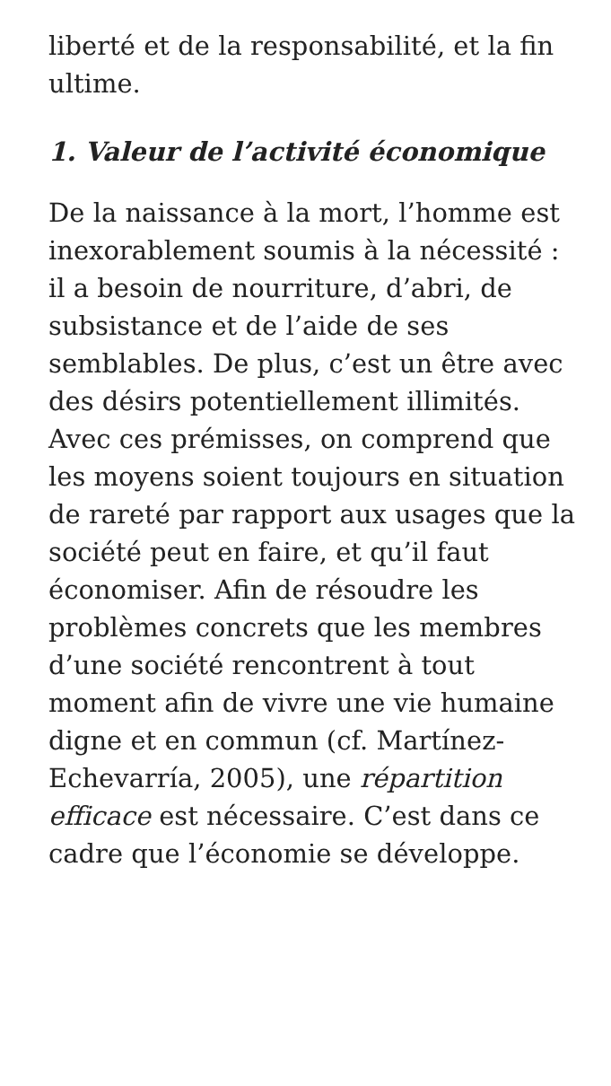liberté et de la responsabilité, et la fin ultime.
1. Valeur de l’activité économique
De la naissance à la mort, l’homme est inexorablement soumis à la nécessité : il a besoin de nourriture, d’abri, de subsistance et de l’aide de ses semblables. De plus, c’est un être avec des désirs potentiellement illimités. Avec ces prémisses, on comprend que les moyens soient toujours en situation de rareté par rapport aux usages que la société peut en faire, et qu’il faut économiser. Afin de résoudre les problèmes concrets que les membres d’une société rencontrent à tout moment afin de vivre une vie humaine digne et en commun (cf. Martínez-Echevarría, 2005), une répartition efficace est nécessaire. C’est dans ce cadre que l’économie se développe.